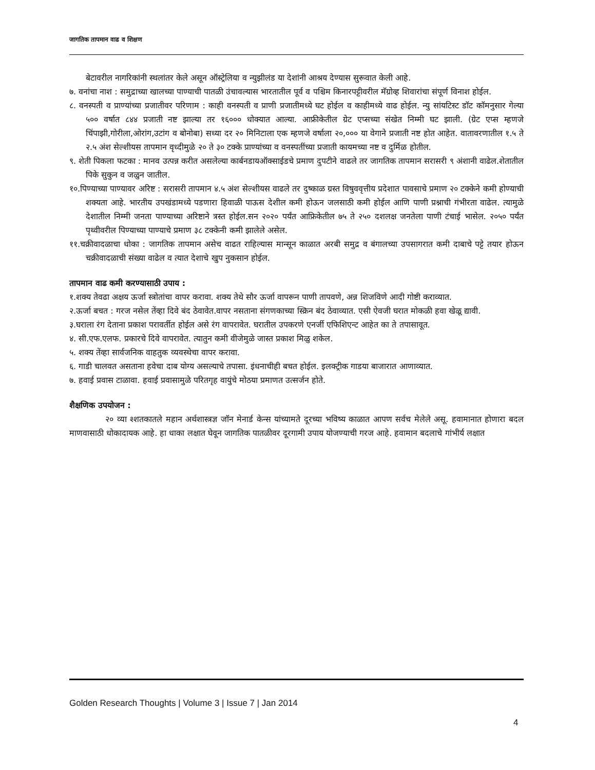जागतिक तापमान वाढ व शिक्षण
बेटावरील नागरिकांनी स्थलांतर केले असून ऑस्ट्रेलिया व न्युझीलंड या देशांनी आश्रय देण्यास सुरूवात केली आहे.
७. वनांचा नाश : समुद्राच्या खालच्या पाण्याची पातळी उंचावल्यास भारतातील पूर्व व पश्चिम किनारपट्टीवरील मॅग्रोव्ह शिवारांचा संपूर्ण विनाश होईल.
८. वनस्पती व प्राण्यांच्या प्रजातीवर परिणाम : काही वनस्पती व प्राणी प्रजातीमध्ये घट होईल व काहीमध्ये वाढ होईल. न्यु सांयटिस्ट डॉट कॉमनुसार गेल्या ५०० वर्षात ८४४ प्रजाती नष्ट झाल्या तर १६००० धोक्यात आल्या. आफ्रीकेतील ग्रेट एप्सच्या संखेत निम्मी घट झाली. (ग्रेट एप्स म्हणजे चिंपाझी,गोरीला,ओरांग,उटांग व बोनोबा) सध्या दर २० मिनिटाला एक म्हणजे वर्षाला २०,००० या वेगाने प्रजाती नष्ट होत आहेत. वातावरणातील १.५ ते २.५ अंश सेल्शीयस तापमान वृध्दीमुळे २० ते ३० टक्के प्राण्यांच्या व वनस्पतींच्या प्रजाती कायमच्या नष्ट व दुर्मिळ होतील.
९. शेती पिकला फटका : मानव उत्पन्न करीत असलेल्या कार्बनडायऑक्साईडचे प्रमाण दुपटीने वाढले तर जागतिक तापमान सरासरी ९ अंशानी वाढेल.शेतातील पिके सुकुन व जळुन जातील.
१०.पिण्याच्या पाण्यावर अरिष्ट : सरासरी तापमान ४.५ अंश सेल्शीयस वाढले तर दुष्काळ ग्रस्त विषुववृत्तीय प्रदेशात पावसाचे प्रमाण २० टक्केने कमी होण्याची शक्यता आहे. भारतीय उपखंडामध्ये पडणारा हिवाळी पाऊस देशील कमी होऊन जलसाठी कमी होईल आणि पाणी प्रश्नाची गंभीरता वाढेल. त्यामुळे देशातील निम्मी जनता पाण्याच्या अरिष्टाने त्रस्त होईल.सन २०२० पर्यंत आफ्रिकेतील ७५ ते २५० दशलक्ष जनतेला पाणी टंचाई भासेल. २०५० पर्यंत पृथ्वीवरील पिण्याच्या पाण्याचे प्रमाण ३८ टक्केनी कमी झालेले असेल.
११.चक्रीवादळाचा धोका : जागतिक तापमान असेच वाढत राहिल्यास मान्सून काळात अरबी समुद्र व बंगालच्या उपसागरात कमी दाबाचे पट्टे तयार होऊन चक्रीवादळाची संख्या वाढेल व त्यात देशाचे खुप नुकसान होईल.
तापमान वाढ कमी करण्यासाठी उपाय :
१.शक्य तेवढा अक्षय ऊर्जा स्त्रोतांचा वापर करावा. शक्य तेथे सौर ऊर्जा वापरून पाणी तापवणे, अन्न शिजविणे आदी गोष्टी कराव्यात.
२.ऊर्जा बचत : गरज नसेल तेंव्हा दिवे बंद ठेवावेत.वापर नसताना संगणकाच्या स्क्रिन बंद ठेवाव्यात. एसी ऐवजी घरात मोकळी हवा खेळू द्यावी.
३.घराला रंग देताना प्रकाश परावर्तीत होईल असे रंग वापरावेत. घरातील उपकरणे एनर्जी एफिशिएन्ट आहेत का ते तपासावूत.
४. सी.एफ.एलफ. प्रकारचे दिवे वापरावेत. त्यातुन कमी वीजेमुळे जास्त प्रकाश मिळु शकेल.
५. शक्य तेंव्हा सार्वजनिक वाहतुक व्यवस्थेचा वापर करावा.
६. गाडी चालवत असताना हवेचा दाब योग्य असल्याचे तपासा. इंधनाचीही बचत होईल. इलक्ट्रीक गाडया बाजारात आणाव्यात.
७. हवाई प्रवास टाळावा. हवाई प्रवासामुळे परितगृह वायुंचे मोठया प्रमाणत उत्सर्जन होते.
शैक्षणिक उपयोजन :
२० व्या श्शतकातले महान अर्थशास्त्रज्ञ जॉन मेनार्ड केन्स यांच्यामते दूरच्या भविष्य काळात आपण सर्वच मेलेले असू. हवामानात होणारा बदल माणवासाठी धोकादायक आहे. हा धाका लक्षात घेवून जागतिक पातळीवर दूरगामी उपाय योजण्याची गरज आहे. हवामान बदलाचे गांभीर्य लक्षात
Golden Research Thoughts | Volume 3 | Issue 7 | Jan 2014
4